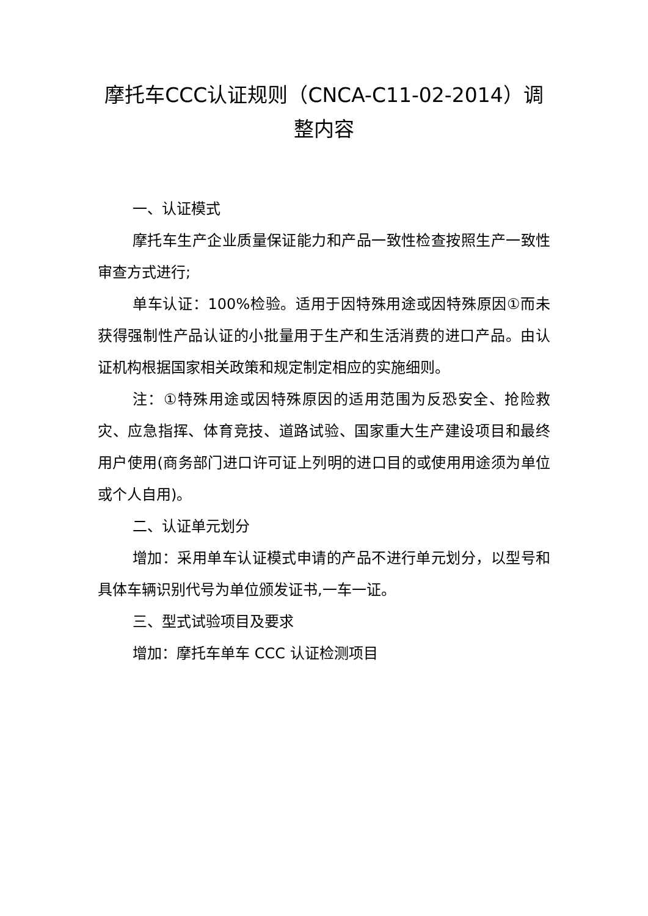摩托车CCC认证规则（CNCA-C11-02-2014）调整内容
一、认证模式
摩托车生产企业质量保证能力和产品一致性检查按照生产一致性审查方式进行;
单车认证：100%检验。适用于因特殊用途或因特殊原因①而未获得强制性产品认证的小批量用于生产和生活消费的进口产品。由认证机构根据国家相关政策和规定制定相应的实施细则。
注：①特殊用途或因特殊原因的适用范围为反恐安全、抢险救灾、应急指挥、体育竞技、道路试验、国家重大生产建设项目和最终用户使用(商务部门进口许可证上列明的进口目的或使用用途须为单位或个人自用)。
二、认证单元划分
增加：采用单车认证模式申请的产品不进行单元划分，以型号和具体车辆识别代号为单位颁发证书,一车一证。
三、型式试验项目及要求
增加：摩托车单车 CCC 认证检测项目